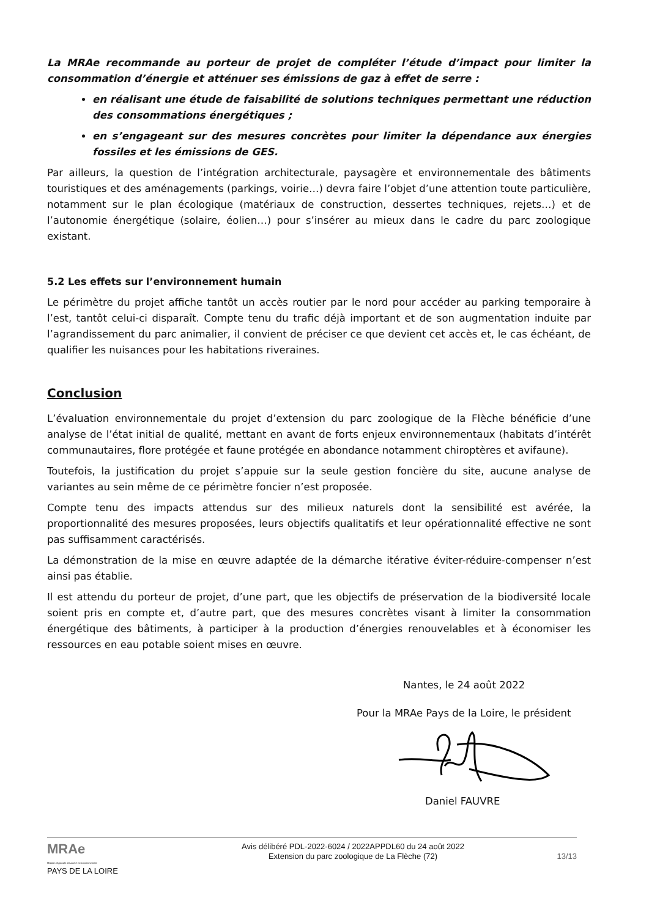La MRAe recommande au porteur de projet de compléter l’étude d’impact pour limiter la consommation d’énergie et atténuer ses émissions de gaz à effet de serre :
en réalisant une étude de faisabilité de solutions techniques permettant une réduction des consommations énergétiques ;
en s’engageant sur des mesures concrètes pour limiter la dépendance aux énergies fossiles et les émissions de GES.
Par ailleurs, la question de l’intégration architecturale, paysagère et environnementale des bâtiments touristiques et des aménagements (parkings, voirie…) devra faire l’objet d’une attention toute particulière, notamment sur le plan écologique (matériaux de construction, dessertes techniques, rejets…) et de l’autonomie énergétique (solaire, éolien…) pour s’insérer au mieux dans le cadre du parc zoologique existant.
5.2 Les effets sur l’environnement humain
Le périmètre du projet affiche tantôt un accès routier par le nord pour accéder au parking temporaire à l’est, tantôt celui-ci disparaît. Compte tenu du trafic déjà important et de son augmentation induite par l’agrandissement du parc animalier, il convient de préciser ce que devient cet accès et, le cas échéant, de qualifier les nuisances pour les habitations riveraines.
Conclusion
L’évaluation environnementale du projet d’extension du parc zoologique de la Flèche bénéficie d’une analyse de l’état initial de qualité, mettant en avant de forts enjeux environnementaux (habitats d’intérêt communautaires, flore protégée et faune protégée en abondance notamment chiroptères et avifaune).
Toutefois, la justification du projet s’appuie sur la seule gestion foncière du site, aucune analyse de variantes au sein même de ce périmètre foncier n’est proposée.
Compte tenu des impacts attendus sur des milieux naturels dont la sensibilité est avérée, la proportionnalité des mesures proposées, leurs objectifs qualitatifs et leur opérationnalité effective ne sont pas suffisamment caractérisés.
La démonstration de la mise en œuvre adaptée de la démarche itérative éviter-réduire-compenser n’est ainsi pas établie.
Il est attendu du porteur de projet, d’une part, que les objectifs de préservation de la biodiversité locale soient pris en compte et, d’autre part, que des mesures concrètes visant à limiter la consommation énergétique des bâtiments, à participer à la production d’énergies renouvelables et à économiser les ressources en eau potable soient mises en œuvre.
Nantes, le 24 août 2022
Pour la MRAe Pays de la Loire, le président
Daniel FAUVRE
MRAe
Mission régionale d’autorité environnementale
PAYS DE LA LOIRE
Avis délibéré PDL-2022-6024 / 2022APPDL60 du 24 août 2022
Extension du parc zoologique de La Flèche (72)
13/13